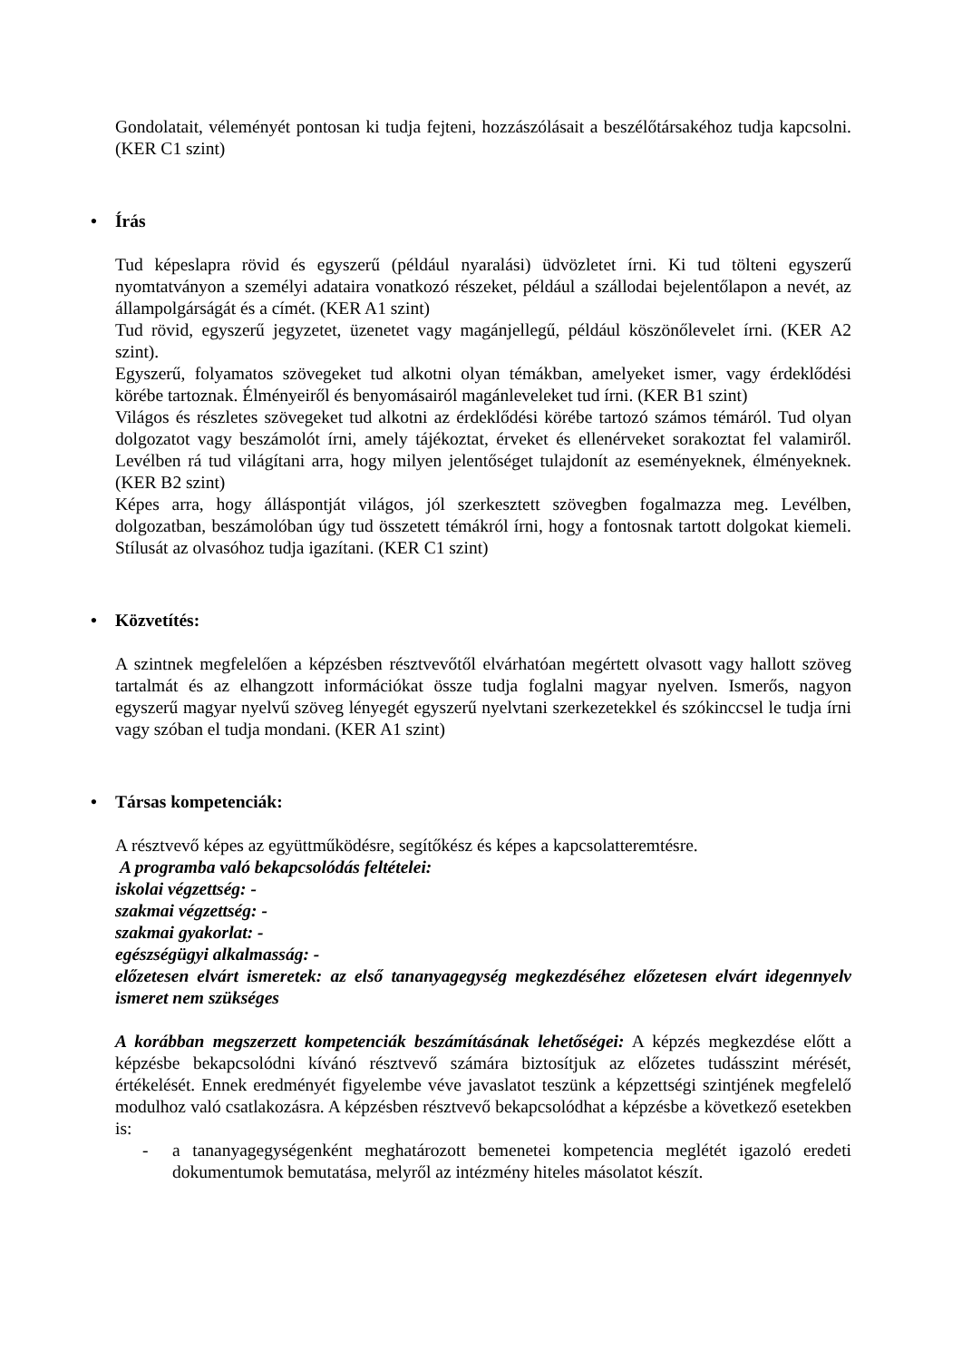Gondolatait, véleményét pontosan ki tudja fejteni, hozzászólásait a beszélőtársakéhoz tudja kapcsolni. (KER C1 szint)
• Írás
Tud képeslapra rövid és egyszerű (például nyaralási) üdvözletet írni. Ki tud tölteni egyszerű nyomtatványon a személyi adataira vonatkozó részeket, például a szállodai bejelentőlapon a nevét, az állampolgárságát és a címét. (KER A1 szint)
Tud rövid, egyszerű jegyzetet, üzenetet vagy magánjellegű, például köszönőlevelet írni. (KER A2 szint).
Egyszerű, folyamatos szövegeket tud alkotni olyan témákban, amelyeket ismer, vagy érdeklődési körébe tartoznak. Élményeiről és benyomásairól magánleveleket tud írni. (KER B1 szint)
Világos és részletes szövegeket tud alkotni az érdeklődési körébe tartozó számos témáról. Tud olyan dolgozatot vagy beszámolót írni, amely tájékoztat, érveket és ellenérveket sorakoztat fel valamiről. Levélben rá tud világítani arra, hogy milyen jelentőséget tulajdonít az eseményeknek, élményeknek. (KER B2 szint)
Képes arra, hogy álláspontját világos, jól szerkesztett szövegben fogalmazza meg. Levélben, dolgozatban, beszámolóban úgy tud összetett témákról írni, hogy a fontosnak tartott dolgokat kiemeli. Stílusát az olvasóhoz tudja igazítani. (KER C1 szint)
• Közvetítés:
A szintnek megfelelően a képzésben résztvevőtől elvárhatóan megértett olvasott vagy hallott szöveg tartalmát és az elhangzott információkat össze tudja foglalni magyar nyelven. Ismerős, nagyon egyszerű magyar nyelvű szöveg lényegét egyszerű nyelvtani szerkezetekkel és szókinccsel le tudja írni vagy szóban el tudja mondani. (KER A1 szint)
• Társas kompetenciák:
A résztvevő képes az együttműködésre, segítőkész és képes a kapcsolatteremtésre.
A programba való bekapcsolódás feltételei:
iskolai végzettség: -
szakmai végzettség: -
szakmai gyakorlat: -
egészségügyi alkalmasság: -
előzetesen elvárt ismeretek: az első tananyagegység megkezdéséhez előzetesen elvárt idegennyelv ismeret nem szükséges
A korábban megszerzett kompetenciák beszámításának lehetőségei: A képzés megkezdése előtt a képzésbe bekapcsolódni kívánó résztvevő számára biztosítjuk az előzetes tudásszint mérését, értékelését. Ennek eredményét figyelembe véve javaslatot teszünk a képzettségi szintjének megfelelő modulhoz való csatlakozásra. A képzésben résztvevő bekapcsolódhat a képzésbe a következő esetekben is:
- a tananyagegységenként meghatározott bemenetei kompetencia meglétét igazoló eredeti dokumentumok bemutatása, melyről az intézmény hiteles másolatot készít.